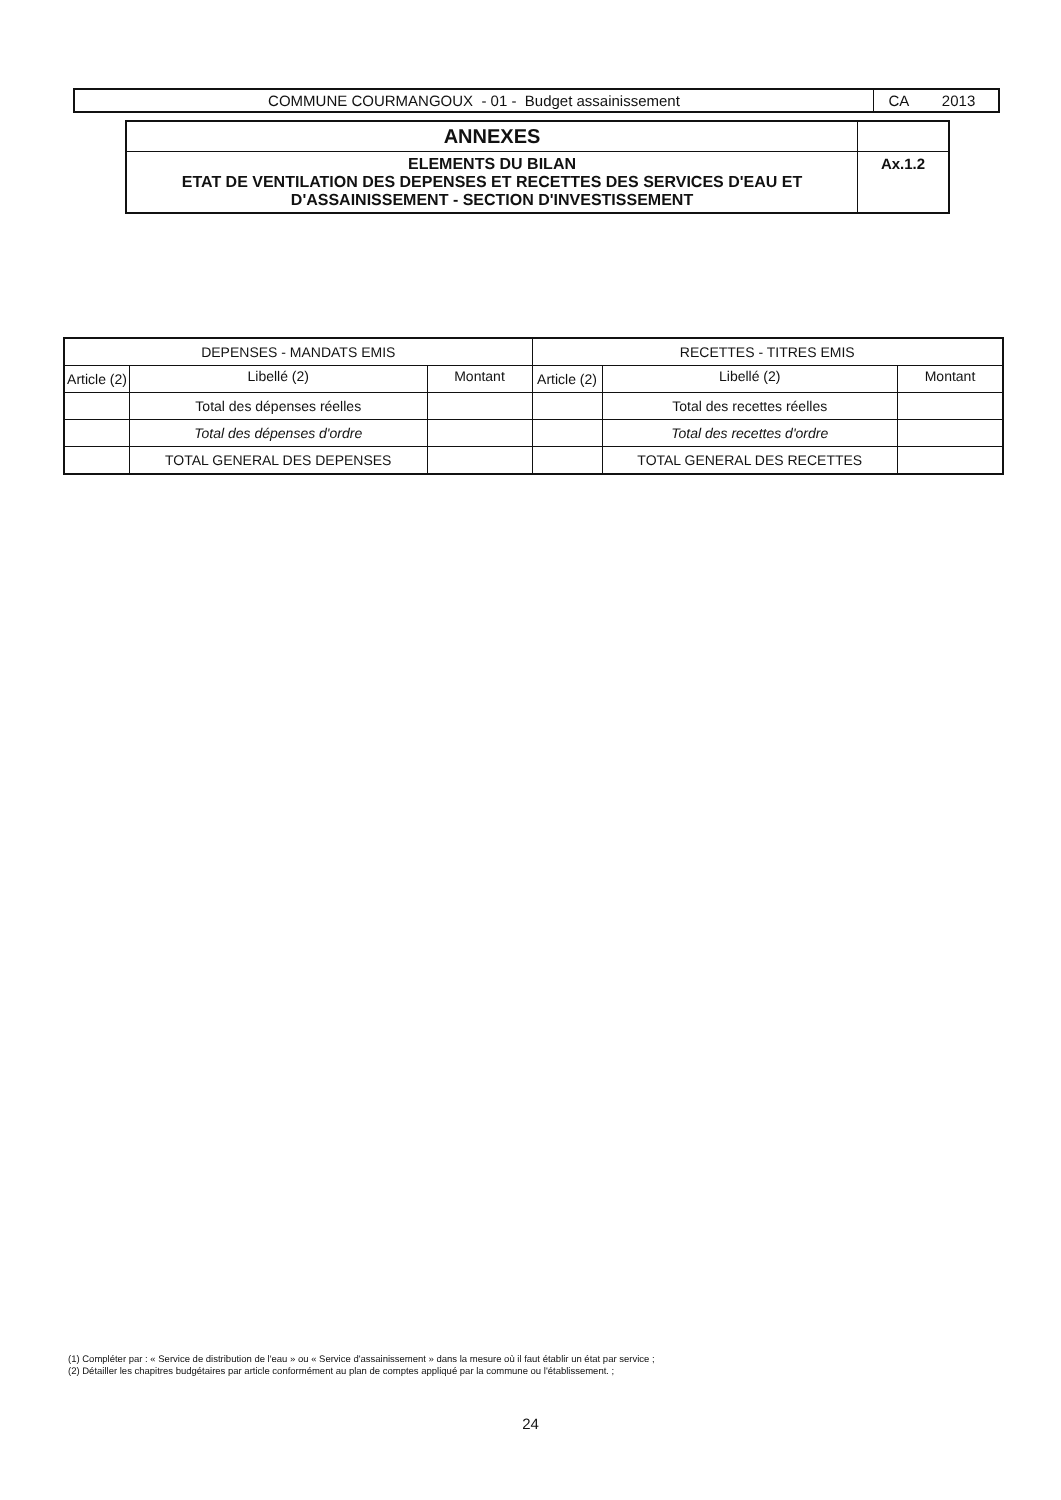| COMMUNE COURMANGOUX - 01 - Budget assainissement | CA 2013 |
| ANNEXES | |
| ELEMENTS DU BILAN ETAT DE VENTILATION DES DEPENSES ET RECETTES DES SERVICES D'EAU ET D'ASSAINISSEMENT - SECTION D'INVESTISSEMENT | Ax.1.2 |
| DEPENSES - MANDATS EMIS | | | RECETTES - TITRES EMIS | | |
| --- | --- | --- | --- | --- | --- |
| Article (2) | Libellé (2) | Montant | Article (2) | Libellé (2) | Montant |
| | Total des dépenses réelles | | | Total des recettes réelles | |
| | Total des dépenses d'ordre | | | Total des recettes d'ordre | |
| | TOTAL GENERAL DES DEPENSES | | | TOTAL GENERAL DES RECETTES | |
(1) Compléter par : « Service de distribution de l'eau » ou « Service d'assainissement » dans la mesure où il faut établir un état par service ;
(2) Détailler les chapitres budgétaires par article conformément au plan de comptes appliqué par la commune ou l'établissement. ;
24